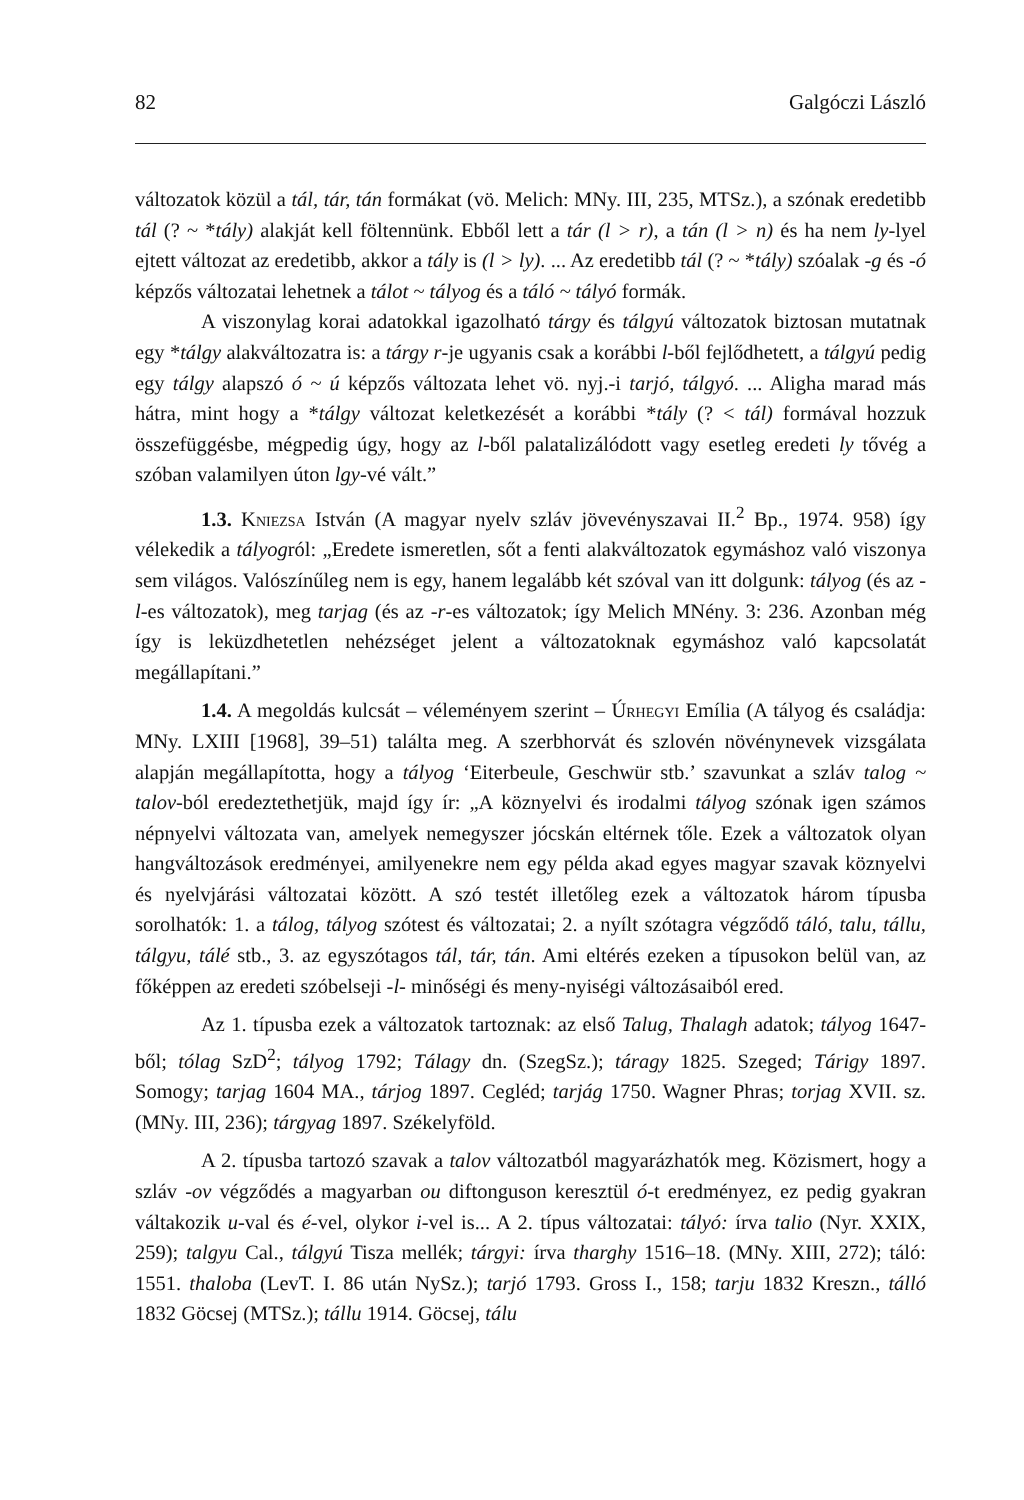82 Galgóczi László
változatok közül a tál, tár, tán formákat (vö. Melich: MNy. III, 235, MTSz.), a szónak eredetibb tál (? ~ *tály) alakját kell föltennünk. Ebből lett a tár (l > r), a tán (l > n) és ha nem ly-lyel ejtett változat az eredetibb, akkor a tály is (l > ly). ... Az eredetibb tál (? ~ *tály) szóalak -g és -ó képzős változatai lehetnek a tálot ~ tályog és a táló ~ tályó formák.
A viszonylag korai adatokkal igazolható tárgy és tálgyú változatok biztosan mutatnak egy *tálgy alakváltozatra is: a tárgy r-je ugyanis csak a korábbi l-ből fejlődhetett, a tálgyú pedig egy tálgy alapszó ó ~ ú képzős változata lehet vö. nyj.-i tarjó, tálgyó. ... Aligha marad más hátra, mint hogy a *tálgy változat keletkezését a korábbi *tály (? < tál) formával hozzuk összefüggésbe, mégpedig úgy, hogy az l-ből palatalizálódott vagy esetleg eredeti ly tővég a szóban valamilyen úton lgy-vé vált.”
1.3. Kniezsa István (A magyar nyelv szláv jövevényszavai II.<sup>2</sup> Bp., 1974. 958) így vélekedik a tályogról: „Eredete ismeretlen, sőt a fenti alakváltozatok egymáshoz való viszonya sem világos. Valószínűleg nem is egy, hanem legalább két szóval van itt dolgunk: tályog (és az -l-es változatok), meg tarjag (és az -r-es változatok; így Melich MNény. 3: 236. Azonban még így is leküzdhetetlen nehézséget jelent a változatoknak egymáshoz való kapcsolatát megállapítani.”
1.4. A megoldás kulcsát – véleményem szerint – Úrhegyi Emília (A tályog és családja: MNy. LXIII [1968], 39–51) találta meg. A szerbhorvát és szlovén növénynevek vizsgálata alapján megállapította, hogy a tályog ‘Eiterbeule, Geschwür stb.’ szavunkat a szláv talog ~ talov-ból eredeztethetjük, majd így ír: „A köznyelvi és irodalmi tályog szónak igen számos népnyelvi változata van, amelyek nemegyszer jócskán eltérnek tőle. Ezek a változatok olyan hangváltozások eredményei, amilyenekre nem egy példa akad egyes magyar szavak köznyelvi és nyelvjárási változatai között. A szó testét illetőleg ezek a változatok három típusba sorolhatók: 1. a tálog, tályog szótest és változatai; 2. a nyílt szótagra végződő táló, talu, tállu, tálgyu, tálé stb., 3. az egyszótagos tál, tár, tán. Ami eltérés ezeken a típusokon belül van, az főképpen az eredeti szóbelseji -l- minőségi és meny-nyiségi változásaiból ered.
Az 1. típusba ezek a változatok tartoznak: az első Talug, Thalagh adatok; tályog 1647-ből; tólag SzD<sup>2</sup>; tályog 1792; Tálagy dn. (SzegSz.); táragy 1825. Szeged; Tárigy 1897. Somogy; tarjag 1604 MA., tárjog 1897. Cegléd; tarjág 1750. Wagner Phras; torjag XVII. sz. (MNy. III, 236); tárgyag 1897. Székelyföld.
A 2. típusba tartozó szavak a talov változatból magyarázhatók meg. Közismert, hogy a szláv -ov végződés a magyarban ou diftonguson keresztül ó-t eredményez, ez pedig gyakran váltakozik u-val és é-vel, olykor i-vel is... A 2. típus változatai: tályó: írva talio (Nyr. XXIX, 259); talgyu Cal., tálgyú Tisza mellék; tárgyi: írva tharghy 1516–18. (MNy. XIII, 272); táló: 1551. thaloba (LevT. I. 86 után NySz.); tarjó 1793. Gross I., 158; tarju 1832 Kreszn., tálló 1832 Göcsej (MTSz.); tállu 1914. Göcsej, tálu